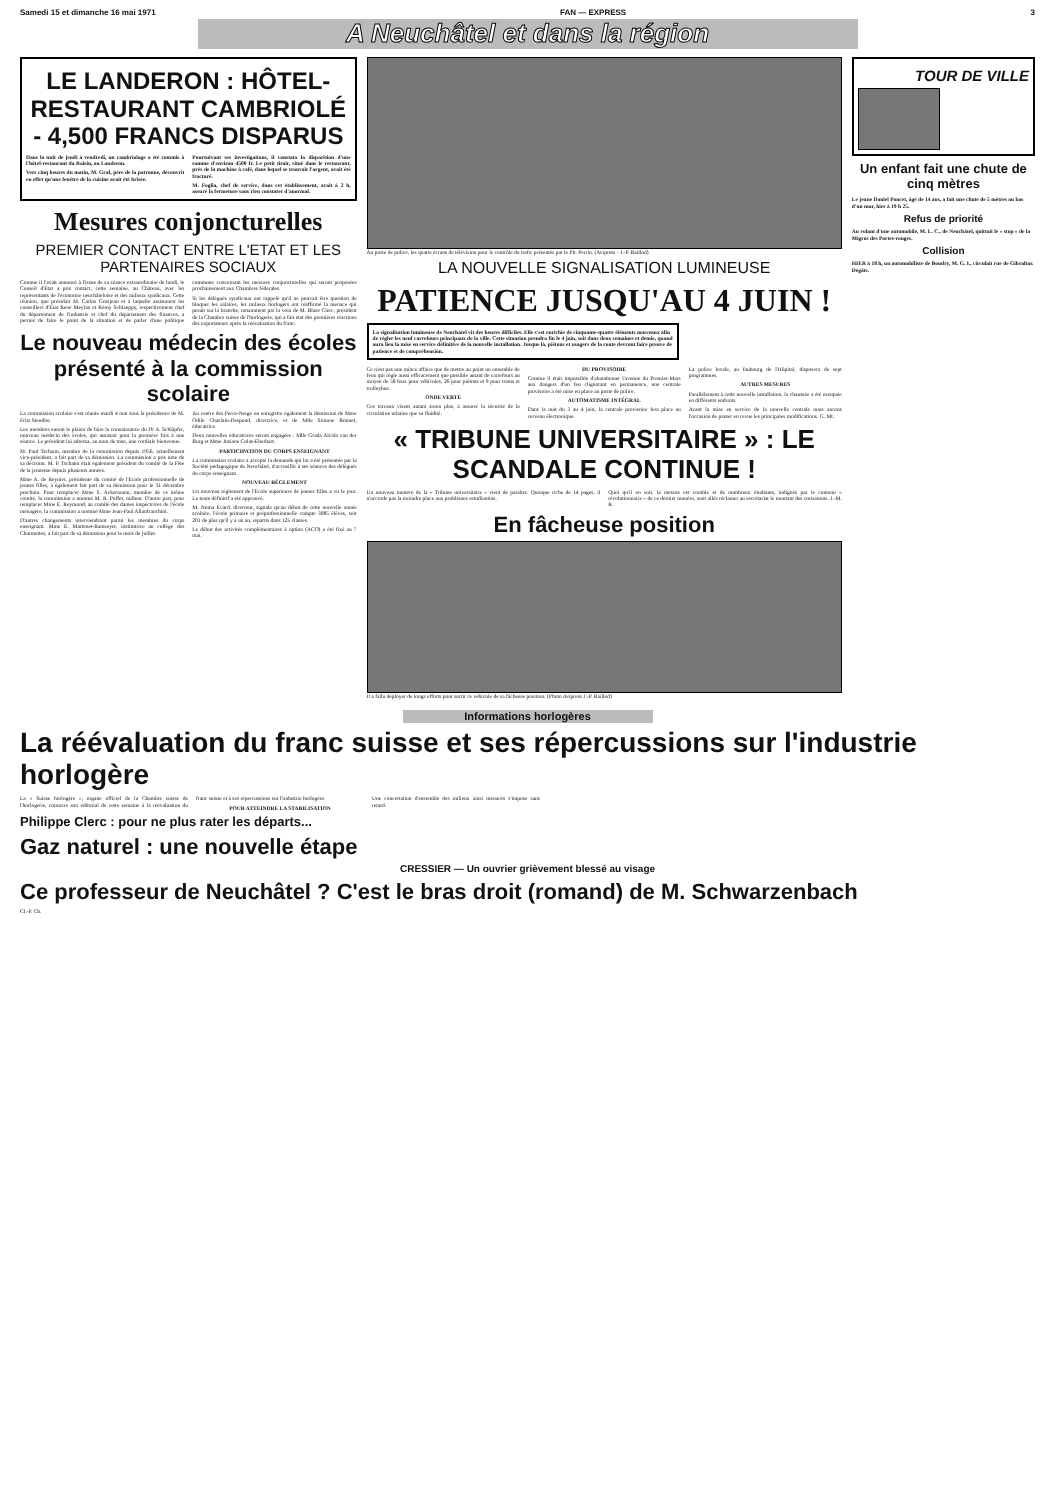Samedi 15 et dimanche 16 mai 1971 FAN — EXPRESS 3
A Neuchâtel et dans la région
LE LANDERON : HÔTEL-RESTAURANT CAMBRIOLÉ - 4,500 FRANCS DISPARUS
Dans la nuit de jeudi à vendredi, un cambriolage a été commis à l'hôtel-restaurant du Raisin, au Landeron.
Vers cinq heures du matin, M. Graf, père de la patronne, découvrit en effet qu'une fenêtre de la cuisine avait été brisée.
Poursuivant ses investigations, il constata la disparition d'une somme d'environ 4500 fr. Le petit tiroir, situé dans le restaurant, près de la machine à café, dans lequel se trouvait l'argent, avait été fracturé.
M. Foglia, chef de service, dans cet établissement, avait à 2 h, assuré la fermeture sans rien constater d'anormal.
Mesures conjoncturelles
PREMIER CONTACT ENTRE L'ETAT ET LES PARTENAIRES SOCIAUX
Comme il l'avait annoncé à l'issue de sa séance extraordinaire de lundi, le Conseil d'Etat a pris contact, cette semaine, au Château, avec les représentants de l'économie neuchâteloise et des milieux syndicaux. Cette réunion, que présidait M. Carlos Grosjean et à laquelle assistaient les conseillers d'Etat René Meylan et Rémy Schlaeppy, respectivement chef du département de l'industrie et chef du département des finances, a permis de faire le point de la situation et de parler d'une politique commune concernant les mesures conjoncturelles qui seront proposées prochainement aux Chambres fédérales.
Si les délégués syndicaux ont rappelé qu'il ne pouvait être question de bloquer les salaires, les milieux horlogers ont réaffirmé la menace qui pesait sur la branche, notamment par la voix de M. Blase Clerc, président de la Chambre suisse de l'horlogerie, qui a fait état des premières réactions des exportateurs après la réévaluation du franc.
Le nouveau médecin des écoles présenté à la commission scolaire
La commission scolaire s'est réunie mardi 4 mai sous la présidence de M. Fritz Steudler.
Les membres eurent le plaisir de faire la connaissance du Dr A. Schläpfer, nouveau médecin des écoles, qui assistait pour la première fois à une séance. Le président lui adressa, au nom de tous, une cordiale bienvenue.
M. Paul Tschann, membre de la commission depuis 1956, actuellement vice-président, a fait part de sa démission. La commission a pris note de sa décision. M. P. Tschann était également président du comité de la Fête de la jeunesse depuis plusieurs années.
Mme A. de Reynier, présidente du comité de l'Ecole professionnelle de jeunes filles, a également fait part de sa démission pour le 31 décembre prochain. Pour remplacer Mme S. Ackermann, membre de ce même comité, la commission a nommé M. R. Poffet, tailleur. D'autre part, pour remplacer Mme E. Reymond, au comité des dames inspectrices de l'école ménagère, la commission a nommé Mme Jean-Paul Allanfranchini.
D'autres changements interviendront parmi les membres du corps enseignant. Mme E. Martenet-Ramseyer, institutrice au collège des Charmettes, a fait part de sa démission pour le mois de juillet.
Au centre des Perce-Neige on enregistre également la démission de Mme Odile Chaslain-Despond, directrice, et de Mlle Simone Bonnet, éducatrice.
Deux nouvelles éducatrices seront engagées : Mlle Grada Alcida van der Burg et Mme Josiane Colas-Eberhart.
PARTICIPATION DU CORPS ENSEIGNANT
La commission scolaire a accepté la demande qui lui a été présentée par la Société pédagogique de Neuchâtel, d'accueillir à ses séances des délégués du corps enseignant.
NOUVEAU RÈGLEMENT
Un nouveau règlement de l'Ecole supérieure de jeunes filles a vu le jour. Le texte définitif a été approuvé.
M. Numa Evard, directeur, signala qu'au début de cette nouvelle année scolaire, l'école primaire et préprofessionnelle compte 3085 élèves, soit 201 de plus qu'il y a un an, répartis dans 125 classes.
Le début des activités complémentaires à option (ACO) a été fixé au 7 mai.
Au poste de police, les quatre écrans de télévision pour le contrôle du trafic présentés par le Plt. Perrin. (Avipress - J.-P. Baillod)
LA NOUVELLE SIGNALISATION LUMINEUSE
PATIENCE JUSQU'AU 4 JUIN !
La signalisation lumineuse de Neuchâtel vit des heures difficiles. Elle s'est enrichie de cinquante-quatre éléments nouveaux afin de régler les neuf carrefours principaux de la ville. Cette situation prendra fin le 4 juin, soit dans deux semaines et demie, quand aura lieu la mise en service définitive de la nouvelle installation. Jusque là, piétons et usagers de la route devront faire preuve de patience et de compréhension.
Ce n'est pas une mince affaire que de mettre au point un ensemble de feux qui règle aussi efficacement que possible autant de carrefours au moyen de 58 feux pour véhicules, 26 pour piétons et 9 pour trams et trolleybus.
ONDE VERTE
Ces travaux visent autant sinon plus, à assurer la sécurité de la circulation urbaine que sa fluidité.
DU PROVISOIRE
Comme il était impossible d'abandonner l'avenue du Premier-Mars aux dangers d'un feu clignotant en permanence, une centrale provisoire a été mise en place au poste de police.
AUTOMATISME INTÉGRAL
Dans la nuit du 3 au 4 juin, la centrale provisoire fera place au cerveau électronique.
La police locale, au faubourg de l'Hôpital, disposera de sept programmes.
AUTRES MESURES
Parallèlement à cette nouvelle installation, la chaussée a été marquée en différents endroits.
Avant la mise en service de la nouvelle centrale nous aurons l'occasion de passer en revue les principales modifications. G. Mt.
« TRIBUNE UNIVERSITAIRE » : LE SCANDALE CONTINUE !
Un nouveau numéro de la « Tribune universitaire » vient de paraître. Quoique riche de 14 pages, il n'accorde pas la moindre place aux problèmes estudiantins.
Quoi qu'il en soit, la mesure est comble et de nombreux étudiants, indignés par le contenu « révolutionnaire » de ce dernier numéro, sont allés réclamer au secrétariat le montant des cotisations. J.-M. R.
En fâcheuse position
Il a fallu déployer de longs efforts pour sortir ce véhicule de sa fâcheuse position. (Photo Avipress J.-P. Baillod)
TOUR DE VILLE
Un enfant fait une chute de cinq mètres
Le jeune Daniel Poncet, âgé de 14 ans, a fait une chute de 5 mètres au bas d'un mur, hier à 19 h 25.
Refus de priorité
Au volant d'une automobile, M. L. C., de Neuchâtel, quittait le « stop » de la Migros des Portes-rouges.
Collision
HIER à 18 h, un automobiliste de Boudry, M. G. I., circulait rue de Gibraltar. Dégâts.
Informations horlogères
La réévaluation du franc suisse et ses répercussions sur l'industrie horlogère
La « Suisse horlogère », organe officiel de la Chambre suisse de l'horlogerie, consacre son éditorial de cette semaine à la réévaluation du franc suisse et à ses répercussions sur l'industrie horlogère.
POUR ATTEINDRE LA STABILISATION
Une concertation d'ensemble des milieux ainsi menacés s'impose sans retard.
Philippe Clerc : pour ne plus rater les départs...
Gaz naturel : une nouvelle étape
CRESSIER — Un ouvrier grièvement blessé au visage
Ce professeur de Neuchâtel ? C'est le bras droit (romand) de M. Schwarzenbach
Cl.-P. Ch.